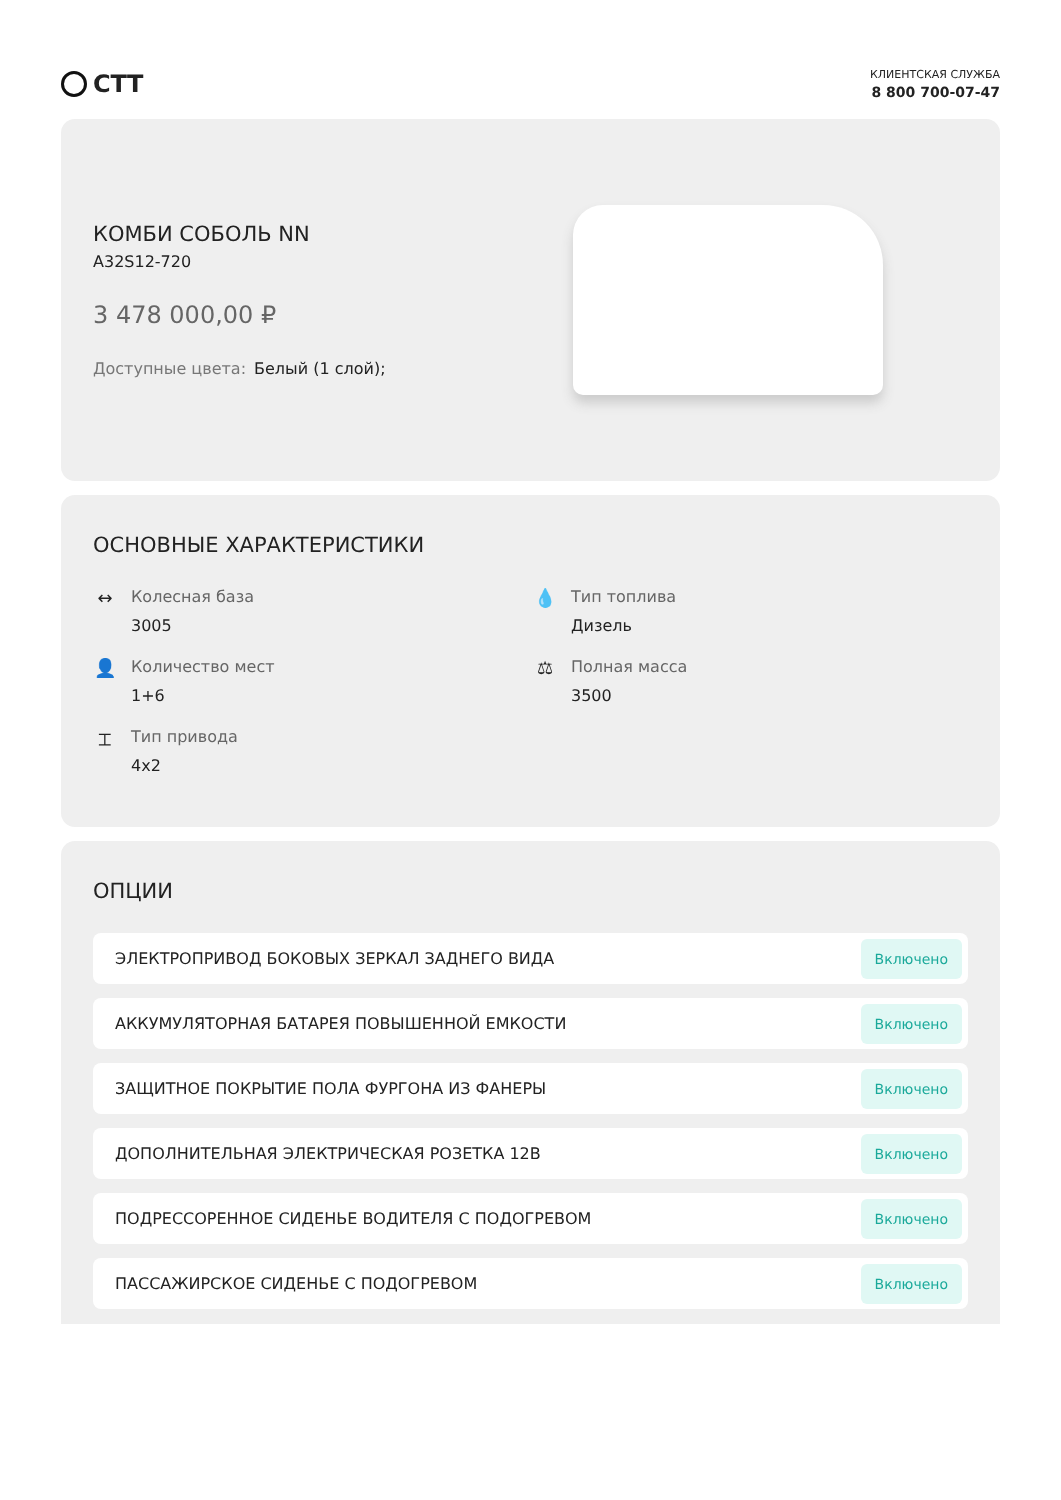СТТ
КЛИЕНТСКАЯ СЛУЖБА
8 800 700-07-47
КОМБИ СОБОЛЬ NN
A32S12-720
3 478 000,00 ₽
Доступные цвета: Белый (1 слой);
ОСНОВНЫЕ ХАРАКТЕРИСТИКИ
↔ Колесная база
3005
💧 Тип топлива
Дизель
👤 Количество мест
1+6
⚖ Полная масса
3500
⌶ Тип привода
4x2
ОПЦИИ
ЭЛЕКТРОПРИВОД БОКОВЫХ ЗЕРКАЛ ЗАДНЕГО ВИДА Включено
АККУМУЛЯТОРНАЯ БАТАРЕЯ ПОВЫШЕННОЙ ЕМКОСТИ Включено
ЗАЩИТНОЕ ПОКРЫТИЕ ПОЛА ФУРГОНА ИЗ ФАНЕРЫ Включено
ДОПОЛНИТЕЛЬНАЯ ЭЛЕКТРИЧЕСКАЯ РОЗЕТКА 12В Включено
ПОДРЕССОРЕННОЕ СИДЕНЬЕ ВОДИТЕЛЯ С ПОДОГРЕВОМ Включено
ПАССАЖИРСКОЕ СИДЕНЬЕ С ПОДОГРЕВОМ Включено